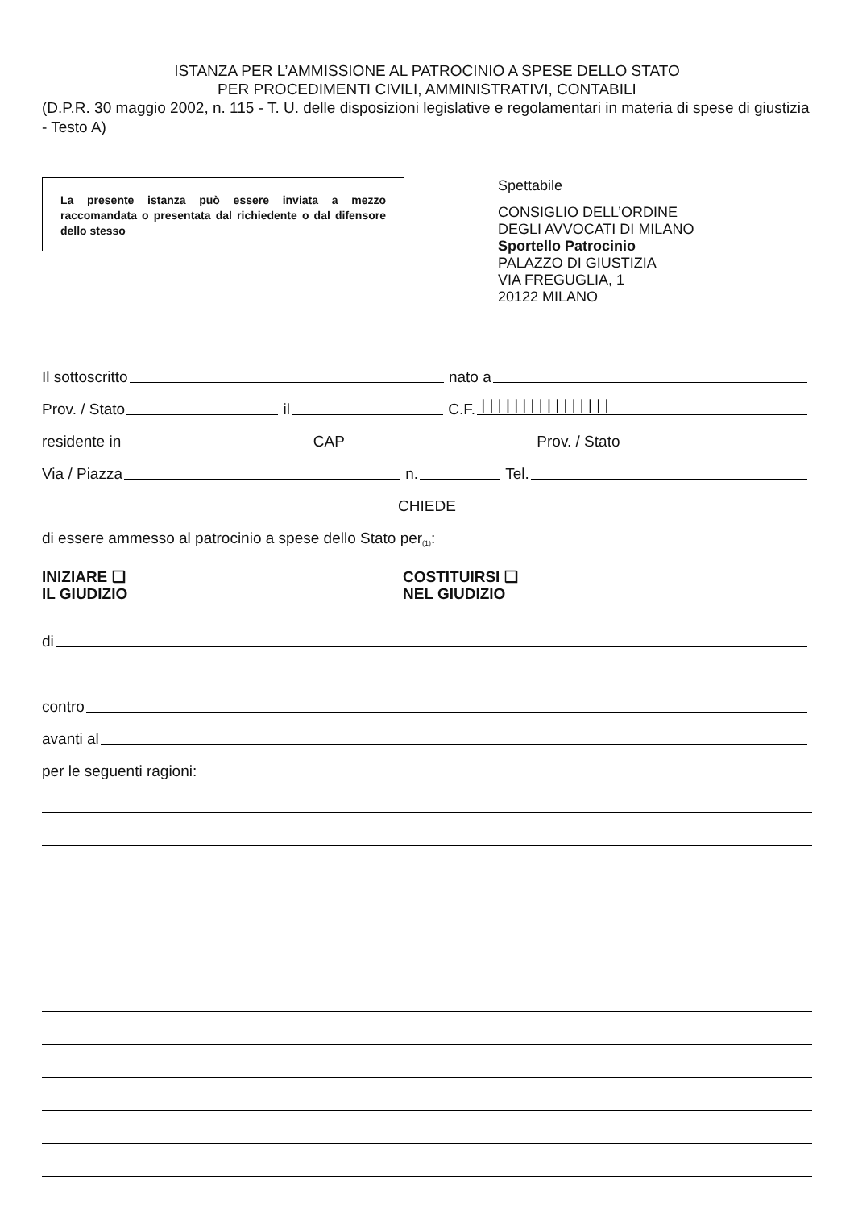ISTANZA PER L’AMMISSIONE AL PATROCINIO A SPESE DELLO STATO
PER PROCEDIMENTI CIVILI, AMMINISTRATIVI, CONTABILI
(D.P.R. 30 maggio 2002, n. 115 - T. U. delle disposizioni legislative e regolamentari in materia di spese di giustizia - Testo A)
La presente istanza può essere inviata a mezzo raccomandata o presentata dal richiedente o dal difensore dello stesso
Spettabile
CONSIGLIO DELL’ORDINE
DEGLI AVVOCATI DI MILANO
Sportello Patrocinio
PALAZZO DI GIUSTIZIA
VIA FREGUGLIA, 1
20122 MILANO
Il sottoscritto nato a
Prov. / Stato il C.F. | | | | | | | | | | | | | | | |
residente in CAP Prov. / Stato
Via / Piazza n. Tel.
CHIEDE
di essere ammesso al patrocinio a spese dello Stato per<sup>(1)</sup>:
INIZIARE ❑
IL GIUDIZIO
COSTITUIRSI ❑
NEL GIUDIZIO
di
contro
avanti al
per le seguenti ragioni: